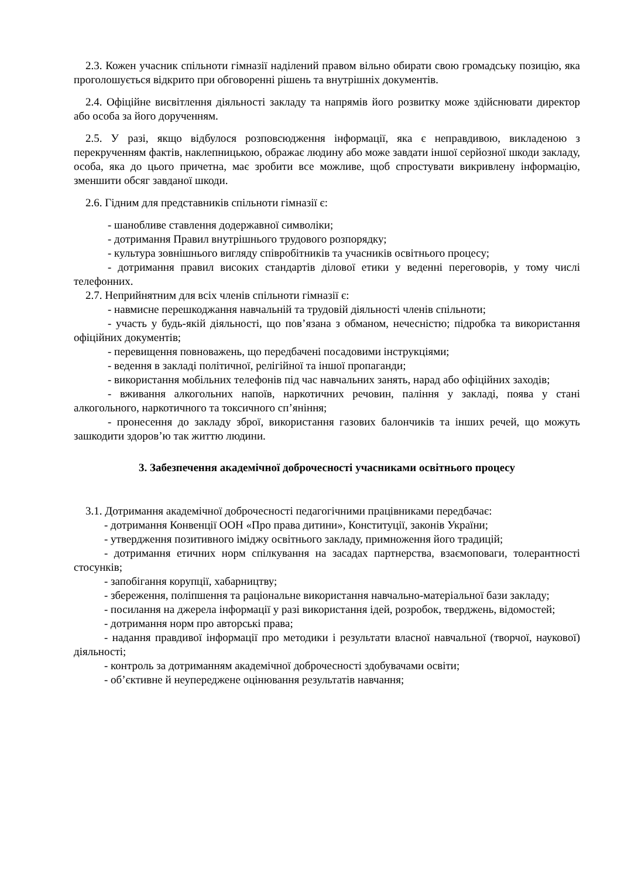2.3. Кожен учасник спільноти гімназії наділений правом вільно обирати свою громадську позицію, яка проголошується відкрито при обговоренні рішень та внутрішніх документів.
2.4. Офіційне висвітлення діяльності закладу та напрямів його розвитку може здійснювати директор або особа за його дорученням.
2.5. У разі, якщо відбулося розповсюдження інформації, яка є неправдивою, викладеною з перекрученням фактів, наклепницькою, ображає людину або може завдати іншої серйозної шкоди закладу, особа, яка до цього причетна, має зробити все можливе, щоб спростувати викривлену інформацію, зменшити обсяг завданої шкоди.
2.6. Гідним для представників спільноти гімназії є:
- шанобливе ставлення додержавної символіки;
- дотримання Правил внутрішнього трудового розпорядку;
- культура зовнішнього вигляду співробітників та учасників освітнього процесу;
- дотримання правил високих стандартів ділової етики у веденні переговорів, у тому числі телефонних.
2.7. Неприйнятним для всіх членів спільноти гімназії є:
- навмисне перешкоджання навчальній та трудовій діяльності членів спільноти;
- участь у будь-якій діяльності, що пов’язана з обманом, нечесністю; підробка та використання офіційних документів;
- перевищення повноважень, що передбачені посадовими інструкціями;
- ведення в закладі політичної, релігійної та іншої пропаганди;
- використання мобільних телефонів під час навчальних занять, нарад або офіційних заходів;
- вживання алкогольних напоїв, наркотичних речовин, паління у закладі, поява у стані алкогольного, наркотичного та токсичного сп’яніння;
- пронесення до закладу зброї, використання газових балончиків та інших речей, що можуть зашкодити здоров’ю так життю людини.
3. Забезпечення академічної доброчесності учасниками освітнього процесу
3.1. Дотримання академічної доброчесності педагогічними працівниками передбачає:
- дотримання Конвенції ООН «Про права дитини», Конституції, законів України;
- утвердження позитивного іміджу освітнього закладу, примноження його традицій;
- дотримання етичних норм спілкування на засадах партнерства, взаємоповаги, толерантності стосунків;
- запобігання корупції, хабарництву;
- збереження, поліпшення та раціональне використання навчально-матеріальної бази закладу;
- посилання на джерела інформації у разі використання ідей, розробок, тверджень, відомостей;
- дотримання норм про авторські права;
- надання правдивої інформації про методики і результати власної навчальної (творчої, наукової) діяльності;
- контроль за дотриманням академічної доброчесності здобувачами освіти;
- об’єктивне й неупереджене оцінювання результатів навчання;